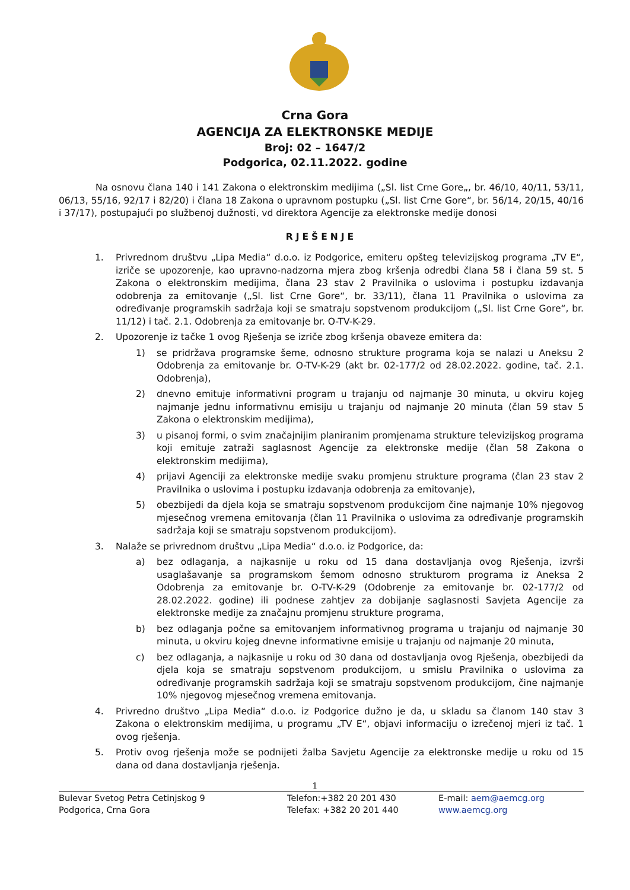Crna Gora
AGENCIJA ZA ELEKTRONSKE MEDIJE
Broj: 02 – 1647/2
Podgorica, 02.11.2022. godine
Na osnovu člana 140 i 141 Zakona o elektronskim medijima („Sl. list Crne Gore„, br. 46/10, 40/11, 53/11, 06/13, 55/16, 92/17 i 82/20) i člana 18 Zakona o upravnom postupku („Sl. list Crne Gore“, br. 56/14, 20/15, 40/16 i 37/17), postupajući po službenoj dužnosti, vd direktora Agencije za elektronske medije donosi
RJEŠENJE
1. Privrednom društvu „Lipa Media“ d.o.o. iz Podgorice, emiteru opšteg televizijskog programa „TV E“, izriče se upozorenje, kao upravno-nadzorna mjera zbog kršenja odredbi člana 58 i člana 59 st. 5 Zakona o elektronskim medijima, člana 23 stav 2 Pravilnika o uslovima i postupku izdavanja odobrenja za emitovanje („Sl. list Crne Gore“, br. 33/11), člana 11 Pravilnika o uslovima za određivanje programskih sadržaja koji se smatraju sopstvenom produkcijom („Sl. list Crne Gore“, br. 11/12) i tač. 2.1. Odobrenja za emitovanje br. O-TV-K-29.
2. Upozorenje iz tačke 1 ovog Rješenja se izriče zbog kršenja obaveze emitera da:
1) se pridržava programske šeme, odnosno strukture programa koja se nalazi u Aneksu 2 Odobrenja za emitovanje br. O-TV-K-29 (akt br. 02-177/2 od 28.02.2022. godine, tač. 2.1. Odobrenja),
2) dnevno emituje informativni program u trajanju od najmanje 30 minuta, u okviru kojeg najmanje jednu informativnu emisiju u trajanju od najmanje 20 minuta (član 59 stav 5 Zakona o elektronskim medijima),
3) u pisanoj formi, o svim značajnijim planiranim promjenama strukture televizijskog programa koji emituje zatraži saglasnost Agencije za elektronske medije (član 58 Zakona o elektronskim medijima),
4) prijavi Agenciji za elektronske medije svaku promjenu strukture programa (član 23 stav 2 Pravilnika o uslovima i postupku izdavanja odobrenja za emitovanje),
5) obezbijedi da djela koja se smatraju sopstvenom produkcijom čine najmanje 10% njegovog mjesečnog vremena emitovanja (član 11 Pravilnika o uslovima za određivanje programskih sadržaja koji se smatraju sopstvenom produkcijom).
3. Nalaže se privrednom društvu „Lipa Media“ d.o.o. iz Podgorice, da:
a) bez odlaganja, a najkasnije u roku od 15 dana dostavljanja ovog Rješenja, izvrši usaglašavanje sa programskom šemom odnosno strukturom programa iz Aneksa 2 Odobrenja za emitovanje br. O-TV-K-29 (Odobrenje za emitovanje br. 02-177/2 od 28.02.2022. godine) ili podnese zahtjev za dobijanje saglasnosti Savjeta Agencije za elektronske medije za značajnu promjenu strukture programa,
b) bez odlaganja počne sa emitovanjem informativnog programa u trajanju od najmanje 30 minuta, u okviru kojeg dnevne informativne emisije u trajanju od najmanje 20 minuta,
c) bez odlaganja, a najkasnije u roku od 30 dana od dostavljanja ovog Rješenja, obezbijedi da djela koja se smatraju sopstvenom produkcijom, u smislu Pravilnika o uslovima za određivanje programskih sadržaja koji se smatraju sopstvenom produkcijom, čine najmanje 10% njegovog mjesečnog vremena emitovanja.
4. Privredno društvo „Lipa Media“ d.o.o. iz Podgorice dužno je da, u skladu sa članom 140 stav 3 Zakona o elektronskim medijima, u programu „TV E“, objavi informaciju o izrečenoj mjeri iz tač. 1 ovog rješenja.
5. Protiv ovog rješenja može se podnijeti žalba Savjetu Agencije za elektronske medije u roku od 15 dana od dana dostavljanja rješenja.
1
Bulevar Svetog Petra Cetinjskog 9
Podgorica, Crna Gora
Telefon:+382 20 201 430
Telefax: +382 20 201 440
E-mail: aem@aemcg.org
www.aemcg.org